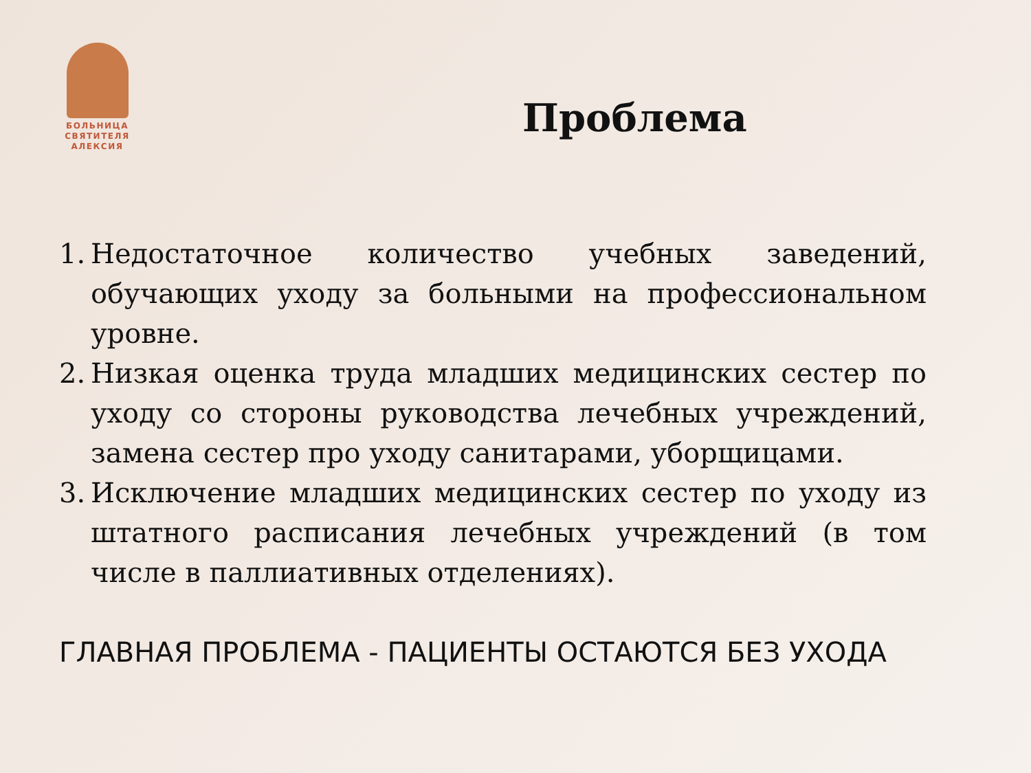БОЛЬНИЦА СВЯТИТЕЛЯ АЛЕКСИЯ
Проблема
1. Недостаточное количество учебных заведений, обучающих уходу за больными на профессиональном уровне.
2. Низкая оценка труда младших медицинских сестер по уходу со стороны руководства лечебных учреждений, замена сестер про уходу санитарами, уборщицами.
3. Исключение младших медицинских сестер по уходу из штатного расписания лечебных учреждений (в том числе в паллиативных отделениях).
ГЛАВНАЯ ПРОБЛЕМА - ПАЦИЕНТЫ ОСТАЮТСЯ БЕЗ УХОДА